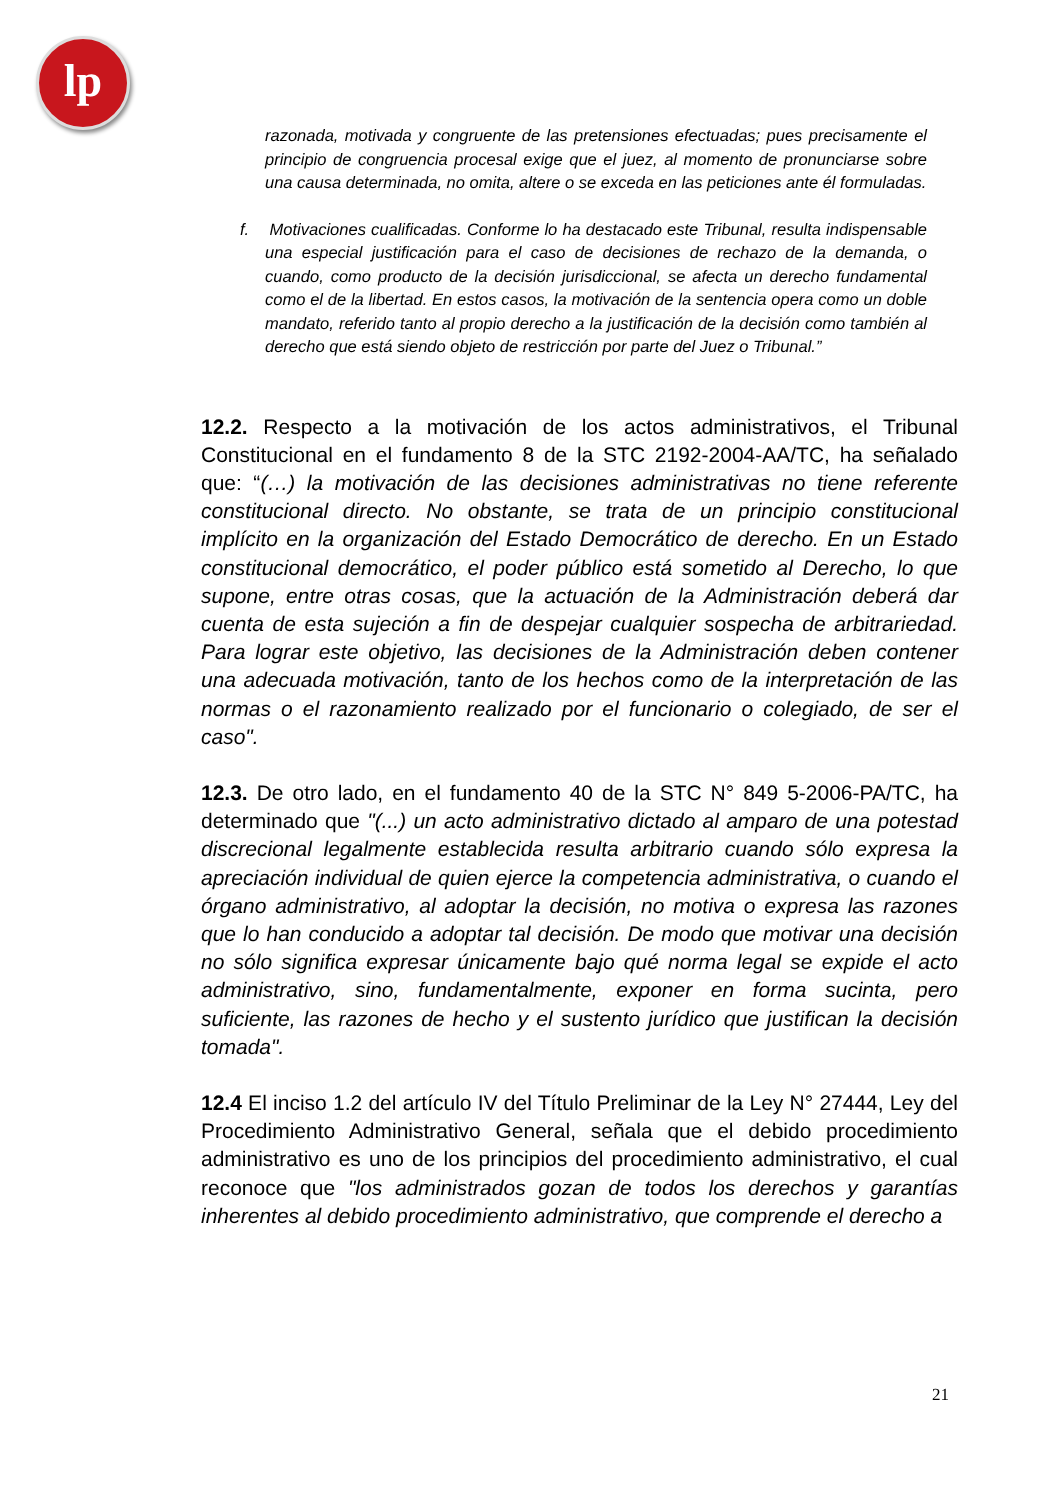lp
razonada, motivada y congruente de las pretensiones efectuadas; pues precisamente el principio de congruencia procesal exige que el juez, al momento de pronunciarse sobre una causa determinada, no omita, altere o se exceda en las peticiones ante él formuladas.
f. Motivaciones cualificadas. Conforme lo ha destacado este Tribunal, resulta indispensable una especial justificación para el caso de decisiones de rechazo de la demanda, o cuando, como producto de la decisión jurisdiccional, se afecta un derecho fundamental como el de la libertad. En estos casos, la motivación de la sentencia opera como un doble mandato, referido tanto al propio derecho a la justificación de la decisión como también al derecho que está siendo objeto de restricción por parte del Juez o Tribunal.”
12.2. Respecto a la motivación de los actos administrativos, el Tribunal Constitucional en el fundamento 8 de la STC 2192-2004-AA/TC, ha señalado que: “(…) la motivación de las decisiones administrativas no tiene referente constitucional directo. No obstante, se trata de un principio constitucional implícito en la organización del Estado Democrático de derecho. En un Estado constitucional democrático, el poder público está sometido al Derecho, lo que supone, entre otras cosas, que la actuación de la Administración deberá dar cuenta de esta sujeción a fin de despejar cualquier sospecha de arbitrariedad. Para lograr este objetivo, las decisiones de la Administración deben contener una adecuada motivación, tanto de los hechos como de la interpretación de las normas o el razonamiento realizado por el funcionario o colegiado, de ser el caso".
12.3. De otro lado, en el fundamento 40 de la STC N° 849 5-2006-PA/TC, ha determinado que "(...) un acto administrativo dictado al amparo de una potestad discrecional legalmente establecida resulta arbitrario cuando sólo expresa la apreciación individual de quien ejerce la competencia administrativa, o cuando el órgano administrativo, al adoptar la decisión, no motiva o expresa las razones que lo han conducido a adoptar tal decisión. De modo que motivar una decisión no sólo significa expresar únicamente bajo qué norma legal se expide el acto administrativo, sino, fundamentalmente, exponer en forma sucinta, pero suficiente, las razones de hecho y el sustento jurídico que justifican la decisión tomada".
12.4 El inciso 1.2 del artículo IV del Título Preliminar de la Ley N° 27444, Ley del Procedimiento Administrativo General, señala que el debido procedimiento administrativo es uno de los principios del procedimiento administrativo, el cual reconoce que "los administrados gozan de todos los derechos y garantías inherentes al debido procedimiento administrativo, que comprende el derecho a
21